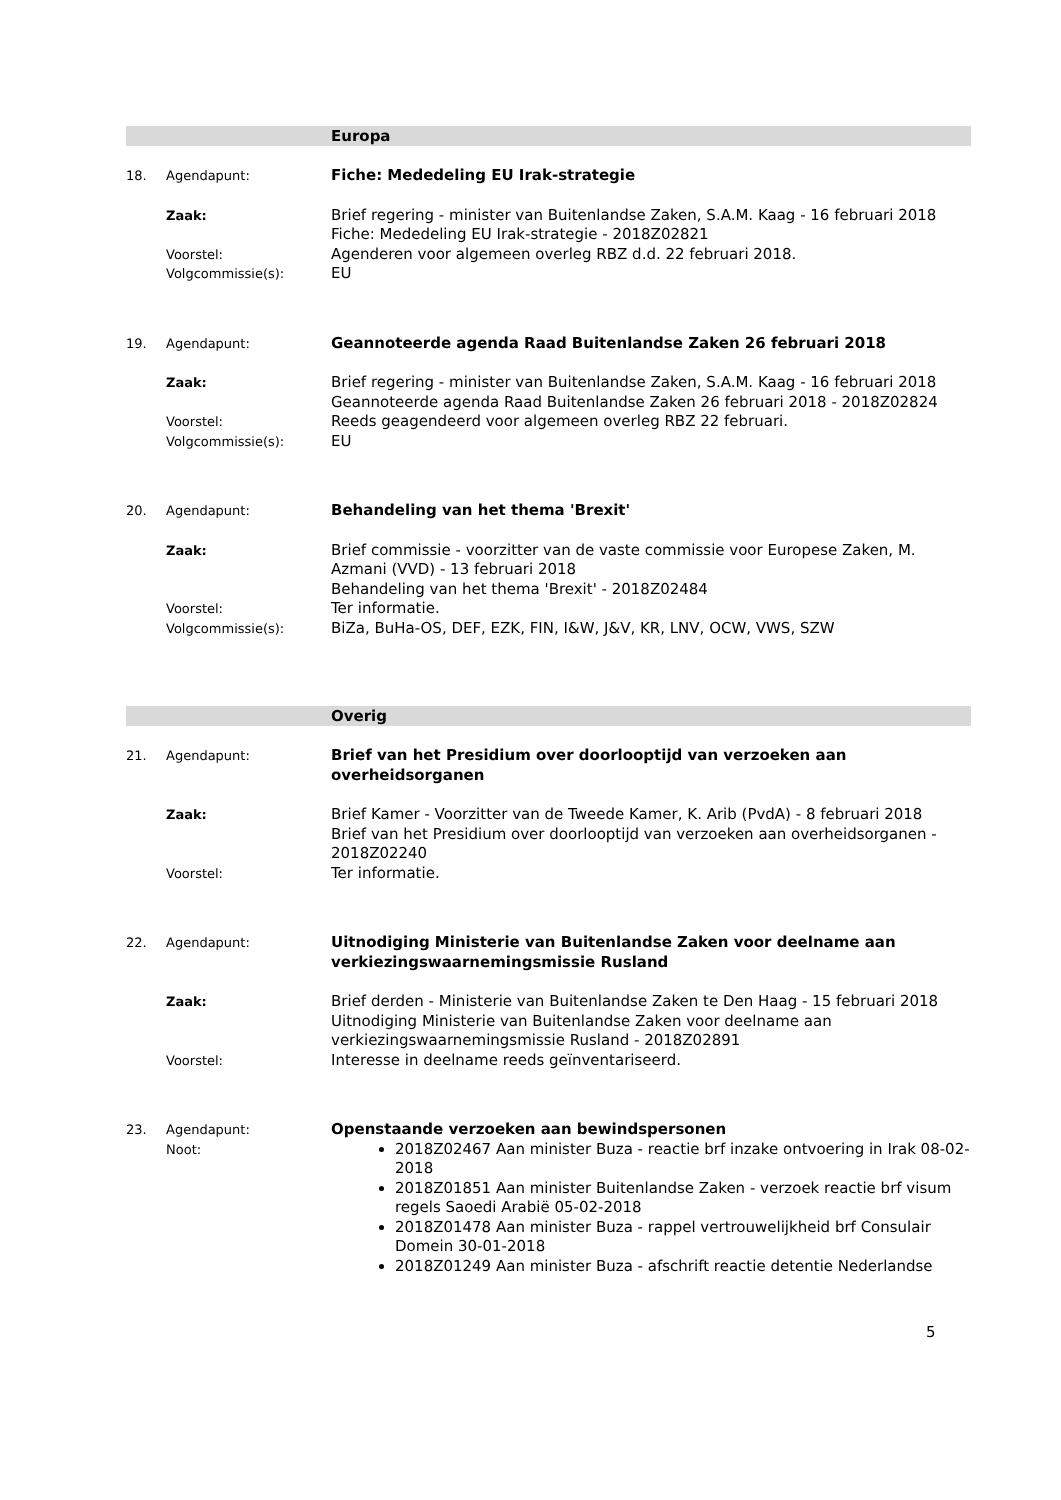Europa
18. Agendapunt:
Fiche: Mededeling EU Irak-strategie
Zaak:
Brief regering - minister van Buitenlandse Zaken, S.A.M. Kaag - 16 februari 2018
Fiche: Mededeling EU Irak-strategie - 2018Z02821
Voorstel:
Agenderen voor algemeen overleg RBZ d.d. 22 februari 2018.
Volgcommissie(s):
EU
19. Agendapunt:
Geannoteerde agenda Raad Buitenlandse Zaken 26 februari 2018
Zaak:
Brief regering - minister van Buitenlandse Zaken, S.A.M. Kaag - 16 februari 2018
Geannoteerde agenda Raad Buitenlandse Zaken 26 februari 2018 - 2018Z02824
Voorstel:
Reeds geagendeerd voor algemeen overleg RBZ 22 februari.
Volgcommissie(s):
EU
20. Agendapunt:
Behandeling van het thema 'Brexit'
Zaak:
Brief commissie - voorzitter van de vaste commissie voor Europese Zaken, M. Azmani (VVD) - 13 februari 2018
Behandeling van het thema 'Brexit' - 2018Z02484
Voorstel:
Ter informatie.
Volgcommissie(s):
BiZa, BuHa-OS, DEF, EZK, FIN, I&W, J&V, KR, LNV, OCW, VWS, SZW
Overig
21. Agendapunt:
Brief van het Presidium over doorlooptijd van verzoeken aan overheidsorganen
Zaak:
Brief Kamer - Voorzitter van de Tweede Kamer, K. Arib (PvdA) - 8 februari 2018
Brief van het Presidium over doorlooptijd van verzoeken aan overheidsorganen - 2018Z02240
Voorstel:
Ter informatie.
22. Agendapunt:
Uitnodiging Ministerie van Buitenlandse Zaken voor deelname aan verkiezingswaarnemingsmissie Rusland
Zaak:
Brief derden - Ministerie van Buitenlandse Zaken te Den Haag - 15 februari 2018
Uitnodiging Ministerie van Buitenlandse Zaken voor deelname aan verkiezingswaarnemingsmissie Rusland - 2018Z02891
Voorstel:
Interesse in deelname reeds geïnventariseerd.
23. Agendapunt:
Openstaande verzoeken aan bewindspersonen
Noot:
2018Z02467 Aan minister Buza - reactie brf inzake ontvoering in Irak 08-02-2018
2018Z01851 Aan minister Buitenlandse Zaken - verzoek reactie brf visum regels Saoedi Arabië 05-02-2018
2018Z01478 Aan minister Buza - rappel vertrouwelijkheid brf Consulair Domein 30-01-2018
2018Z01249 Aan minister Buza - afschrift reactie detentie Nederlandse
5